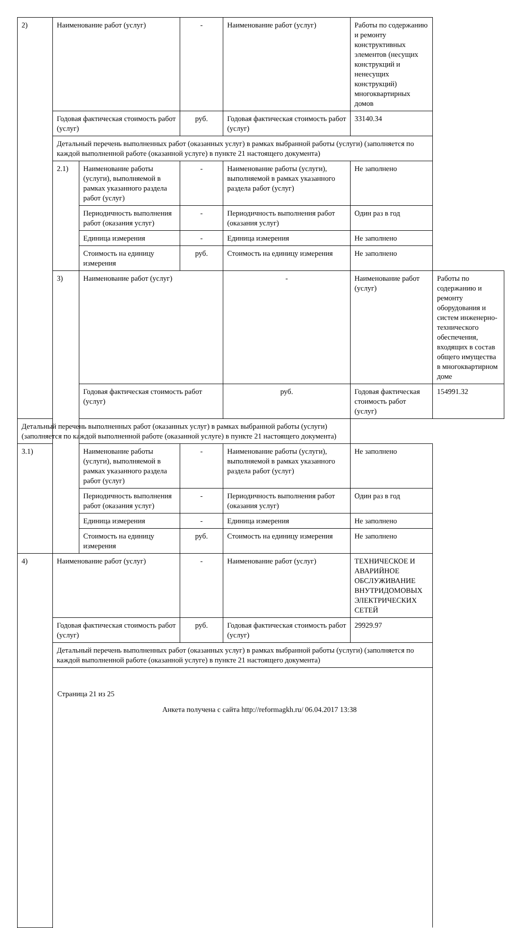| 2) | Наименование работ (услуг) | | - | Наименование работ (услуг) | Работы по содержанию и ремонту конструктивных элементов (несущих конструкций и ненесущих конструкций) многоквартирных домов | |
| | Годовая фактическая стоимость работ (услуг) | | руб. | Годовая фактическая стоимость работ (услуг) | 33140.34 | |
| | Детальный перечень выполненных работ (оказанных услуг) в рамках выбранной работы (услуги) (заполняется по каждой выполненной работе (оказанной услуге) в пункте 21 настоящего документа) | | | | | |
| | 2.1) | Наименование работы (услуги), выполняемой в рамках указанного раздела работ (услуг) | - | Наименование работы (услуги), выполняемой в рамках указанного раздела работ (услуг) | Не заполнено | |
| | | Периодичность выполнения работ (оказания услуг) | - | Периодичность выполнения работ (оказания услуг) | Один раз в год | |
| | | Единица измерения | - | Единица измерения | Не заполнено | |
| | | Стоимость на единицу измерения | руб. | Стоимость на единицу измерения | Не заполнено | |
| | 3) | Наименование работ (услуг) | | - | Наименование работ (услуг) | Работы по содержанию и ремонту оборудования и систем инженерно-технического обеспечения, входящих в состав общего имущества в многоквартирном доме |
| | | Годовая фактическая стоимость работ (услуг) | | руб. | Годовая фактическая стоимость работ (услуг) | 154991.32 |
| Детальный перечень выполненных работ (оказанных услуг) в рамках выбранной работы (услуги) (заполняется по каждой выполненной работе (оказанной услуге) в пункте 21 настоящего документа) | | | | | | |
| 3.1) | | Наименование работы (услуги), выполняемой в рамках указанного раздела работ (услуг) | - | Наименование работы (услуги), выполняемой в рамках указанного раздела работ (услуг) | Не заполнено | |
| | | Периодичность выполнения работ (оказания услуг) | - | Периодичность выполнения работ (оказания услуг) | Один раз в год | |
| | | Единица измерения | - | Единица измерения | Не заполнено | |
| | | Стоимость на единицу измерения | руб. | Стоимость на единицу измерения | Не заполнено | |
| 4) | Наименование работ (услуг) | | - | Наименование работ (услуг) | ТЕХНИЧЕСКОЕ И АВАРИЙНОЕ ОБСЛУЖИВАНИЕ ВНУТРИДОМОВЫХ ЭЛЕКТРИЧЕСКИХ СЕТЕЙ | |
| | Годовая фактическая стоимость работ (услуг) | | руб. | Годовая фактическая стоимость работ (услуг) | 29929.97 | |
| | Детальный перечень выполненных работ (оказанных услуг) в рамках выбранной работы (услуги) (заполняется по каждой выполненной работе (оказанной услуге) в пункте 21 настоящего документа) | | | | | |
Страница 21 из 25
Анкета получена с сайта http://reformagkh.ru/ 06.04.2017 13:38